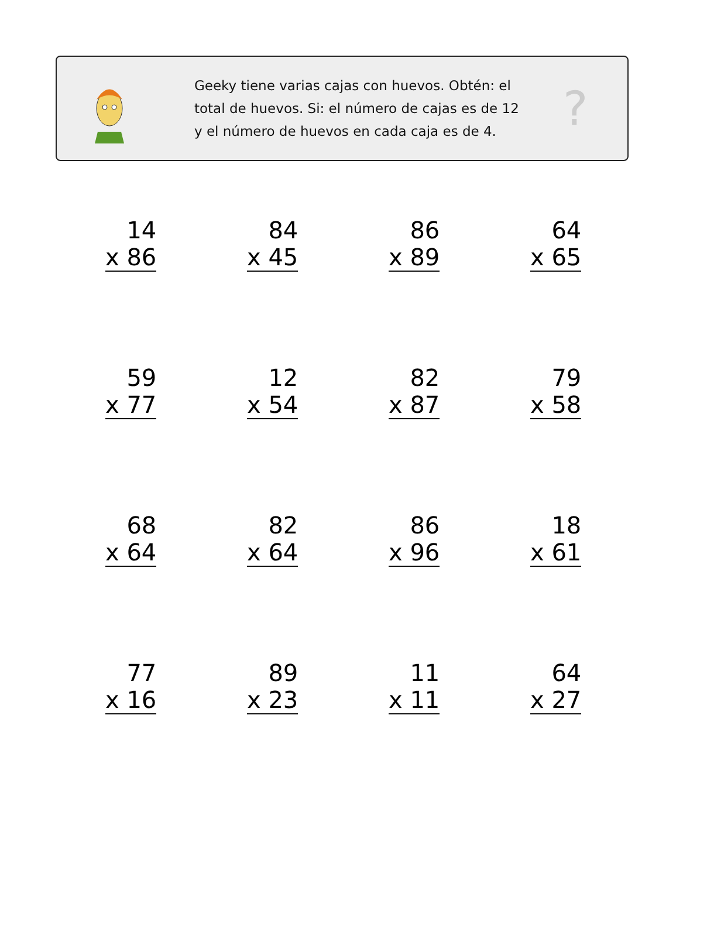Geeky tiene varias cajas con huevos. Obtén: el total de huevos. Si: el número de cajas es de 12 y el número de huevos en cada caja es de 4.
?
| 14 x 86 | 84 x 45 | 86 x 89 | 64 x 65 |
| 59 x 77 | 12 x 54 | 82 x 87 | 79 x 58 |
| 68 x 64 | 82 x 64 | 86 x 96 | 18 x 61 |
| 77 x 16 | 89 x 23 | 11 x 11 | 64 x 27 |